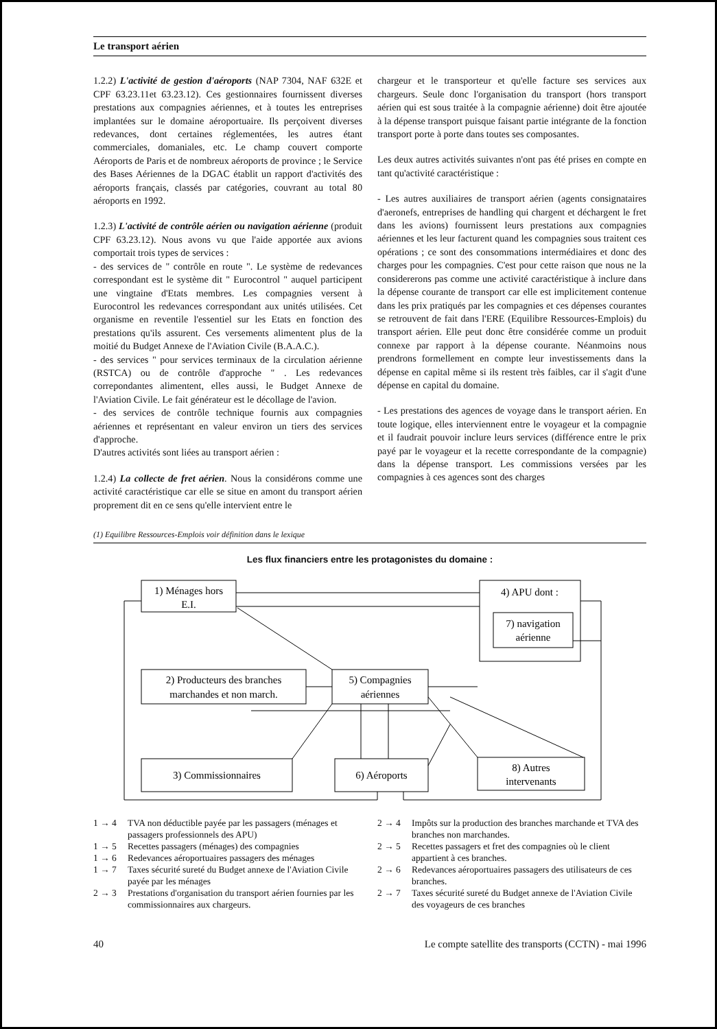Le transport aérien
1.2.2) L'activité de gestion d'aéroports (NAP 7304, NAF 632E et CPF 63.23.11et 63.23.12). Ces gestionnaires fournissent diverses prestations aux compagnies aériennes, et à toutes les entreprises implantées sur le domaine aéroportuaire. Ils perçoivent diverses redevances, dont certaines réglementées, les autres étant commerciales, domaniales, etc. Le champ couvert comporte Aéroports de Paris et de nombreux aéroports de province ; le Service des Bases Aériennes de la DGAC établit un rapport d'activités des aéroports français, classés par catégories, couvrant au total 80 aéroports en 1992.
1.2.3) L'activité de contrôle aérien ou navigation aérienne (produit CPF 63.23.12). Nous avons vu que l'aide apportée aux avions comportait trois types de services :
- des services de " contrôle en route ". Le système de redevances correspondant est le système dit " Eurocontrol " auquel participent une vingtaine d'Etats membres. Les compagnies versent à Eurocontrol les redevances correspondant aux unités utilisées. Cet organisme en reventile l'essentiel sur les Etats en fonction des prestations qu'ils assurent. Ces versements alimentent plus de la moitié du Budget Annexe de l'Aviation Civile (B.A.A.C.).
- des services " pour services terminaux de la circulation aérienne (RSTCA) ou de contrôle d'approche " . Les redevances correpondantes alimentent, elles aussi, le Budget Annexe de l'Aviation Civile. Le fait générateur est le décollage de l'avion.
- des services de contrôle technique fournis aux compagnies aériennes et représentant en valeur environ un tiers des services d'approche.
D'autres activités sont liées au transport aérien :
1.2.4) La collecte de fret aérien. Nous la considérons comme une activité caractéristique car elle se situe en amont du transport aérien proprement dit en ce sens qu'elle intervient entre le
chargeur et le transporteur et qu'elle facture ses services aux chargeurs. Seule donc l'organisation du transport (hors transport aérien qui est sous traitée à la compagnie aérienne) doit être ajoutée à la dépense transport puisque faisant partie intégrante de la fonction transport porte à porte dans toutes ses composantes.
Les deux autres activités suivantes n'ont pas été prises en compte en tant qu'activité caractéristique :
- Les autres auxiliaires de transport aérien (agents consignataires d'aeronefs, entreprises de handling qui chargent et déchargent le fret dans les avions) fournissent leurs prestations aux compagnies aériennes et les leur facturent quand les compagnies sous traitent ces opérations ; ce sont des consommations intermédiaires et donc des charges pour les compagnies. C'est pour cette raison que nous ne la considererons pas comme une activité caractéristique à inclure dans la dépense courante de transport car elle est implicitement contenue dans les prix pratiqués par les compagnies et ces dépenses courantes se retrouvent de fait dans l'ERE (Equilibre Ressources-Emplois) du transport aérien. Elle peut donc être considérée comme un produit connexe par rapport à la dépense courante. Néanmoins nous prendrons formellement en compte leur investissements dans la dépense en capital même si ils restent très faibles, car il s'agit d'une dépense en capital du domaine.
- Les prestations des agences de voyage dans le transport aérien. En toute logique, elles interviennent entre le voyageur et la compagnie et il faudrait pouvoir inclure leurs services (différence entre le prix payé par le voyageur et la recette correspondante de la compagnie) dans la dépense transport. Les commissions versées par les compagnies à ces agences sont des charges
(1) Equilibre Ressources-Emplois voir définition dans le lexique
Les flux financiers entre les protagonistes du domaine :
1) Ménages hors
E.I.
4) APU dont :
7) navigation
aérienne
2) Producteurs des branches
marchandes et non march.
5) Compagnies
aériennes
3) Commissionnaires
6) Aéroports
8) Autres
intervenants
1 → 4 TVA non déductible payée par les passagers (ménages et passagers professionnels des APU)
1 → 5 Recettes passagers (ménages) des compagnies
1 → 6 Redevances aéroportuaires passagers des ménages
1 → 7 Taxes sécurité sureté du Budget annexe de l'Aviation Civile payée par les ménages
2 → 3 Prestations d'organisation du transport aérien fournies par les commissionnaires aux chargeurs.
2 → 4 Impôts sur la production des branches marchande et TVA des branches non marchandes.
2 → 5 Recettes passagers et fret des compagnies où le client appartient à ces branches.
2 → 6 Redevances aéroportuaires passagers des utilisateurs de ces branches.
2 → 7 Taxes sécurité sureté du Budget annexe de l'Aviation Civile des voyageurs de ces branches
40 Le compte satellite des transports (CCTN) - mai 1996